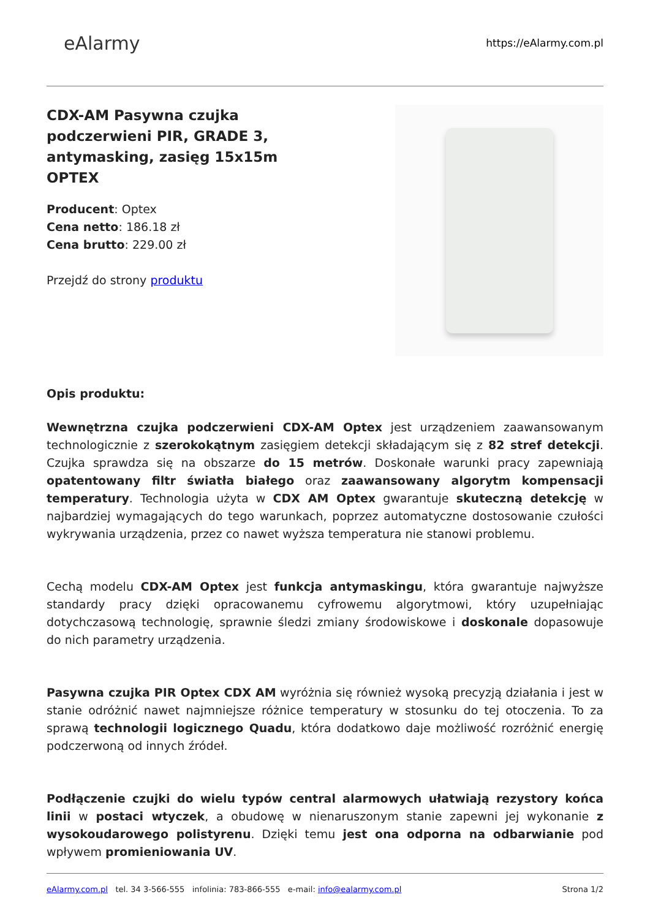eAlarmy
https://eAlarmy.com.pl
CDX-AM Pasywna czujka podczerwieni PIR, GRADE 3, antymasking, zasięg 15x15m OPTEX
Producent: Optex
Cena netto: 186.18 zł
Cena brutto: 229.00 zł
Przejdź do strony produktu
Opis produktu:
Wewnętrzna czujka podczerwieni CDX-AM Optex jest urządzeniem zaawansowanym technologicznie z szerokokątnym zasięgiem detekcji składającym się z 82 stref detekcji. Czujka sprawdza się na obszarze do 15 metrów. Doskonałe warunki pracy zapewniają opatentowany filtr światła białego oraz zaawansowany algorytm kompensacji temperatury. Technologia użyta w CDX AM Optex gwarantuje skuteczną detekcję w najbardziej wymagających do tego warunkach, poprzez automatyczne dostosowanie czułości wykrywania urządzenia, przez co nawet wyższa temperatura nie stanowi problemu.
Cechą modelu CDX-AM Optex jest funkcja antymaskingu, która gwarantuje najwyższe standardy pracy dzięki opracowanemu cyfrowemu algorytmowi, który uzupełniając dotychczasową technologię, sprawnie śledzi zmiany środowiskowe i doskonale dopasowuje do nich parametry urządzenia.
Pasywna czujka PIR Optex CDX AM wyróżnia się również wysoką precyzją działania i jest w stanie odróżnić nawet najmniejsze różnice temperatury w stosunku do tej otoczenia. To za sprawą technologii logicznego Quadu, która dodatkowo daje możliwość rozróżnić energię podczerwoną od innych źródeł.
Podłączenie czujki do wielu typów central alarmowych ułatwiają rezystory końca linii w postaci wtyczek, a obudowę w nienaruszonym stanie zapewni jej wykonanie z wysokoudarowego polistyrenu. Dzięki temu jest ona odporna na odbarwianie pod wpływem promieniowania UV.
eAlarmy.com.pl tel. 34 3-566-555 infolinia: 783-866-555 e-mail: info@ealarmy.com.pl
Strona 1/2